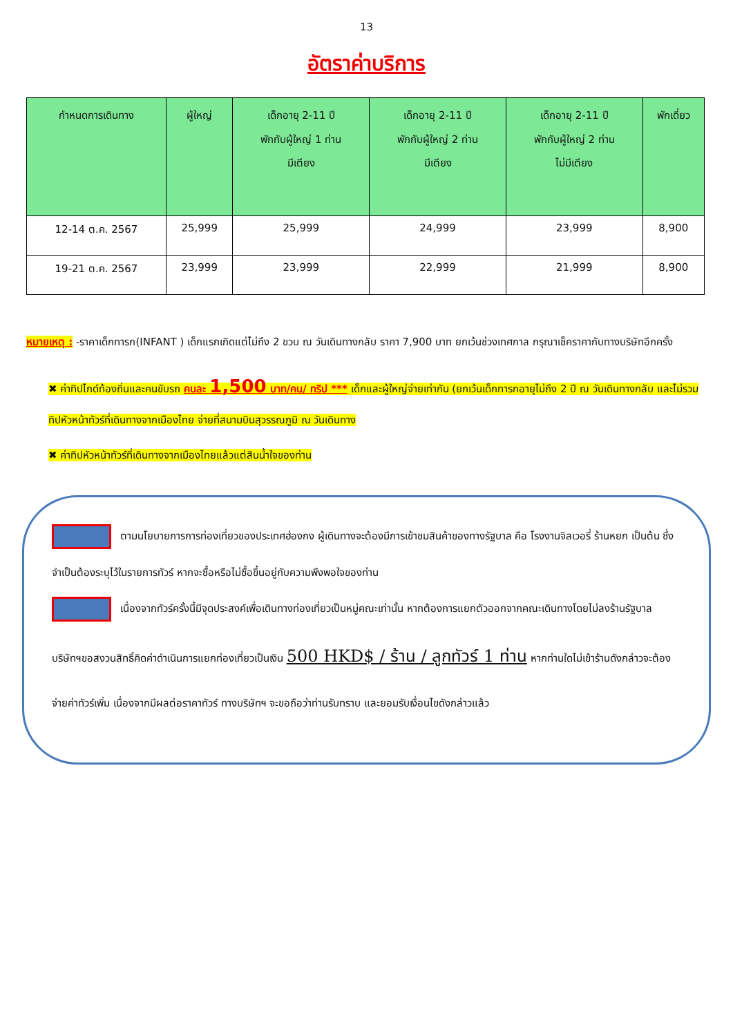13
อัตราค่าบริการ
| กำหนดการเดินทาง | ผู้ใหญ่ | เด็กอายุ 2-11 ปี พักกับผู้ใหญ่ 1 ท่าน มีเตียง | เด็กอายุ 2-11 ปี พักกับผู้ใหญ่ 2 ท่าน มีเตียง | เด็กอายุ 2-11 ปี พักกับผู้ใหญ่ 2 ท่าน ไม่มีเตียง | พักเดี่ยว |
| --- | --- | --- | --- | --- | --- |
| 12-14 ต.ค. 2567 | 25,999 | 25,999 | 24,999 | 23,999 | 8,900 |
| 19-21 ต.ค. 2567 | 23,999 | 23,999 | 22,999 | 21,999 | 8,900 |
หมายเหตุ : -ราคาเด็กทารก(INFANT ) เด็กแรกเกิดแต่ไม่ถึง 2 ขวบ ณ วันเดินทางกลับ ราคา 7,900 บาท ยกเว้นช่วงเทศกาล กรุณาเช็คราคากับทางบริษัทอีกครั้ง
✖ ค่าทิปไกด์ท้องถิ่นและคนขับรถ คนละ 1,500 บาท/คน/ ทริป *** เด็กและผู้ใหญ่จ่ายเท่ากัน (ยกเว้นเด็กทารกอายุไม่ถึง 2 ปี ณ วันเดินทางกลับ และไม่รวมทิปหัวหน้าทัวร์ที่เดินทางจากเมืองไทย จ่ายที่สนามบินสุวรรณภูมิ ณ วันเดินทาง
✖ ค่าทิปหัวหน้าทัวร์ที่เดินทางจากเมืองไทยแล้วแต่สินน้ำใจของท่าน
ตามนโยบายการการท่องเที่ยวของประเทศฮ่องกง ผู้เดินทางจะต้องมีการเข้าชมสินค้าของทางรัฐบาล คือ โรงงานจิลเวอรี่ ร้านหยก เป็นต้น ซึ่งจำเป็นต้องระบุไว้ในรายการทัวร์ หากจะซื้อหรือไม่ซื้อขึ้นอยู่กับความพึงพอใจของท่าน
เนื่องจากทัวร์ครั้งนี้มีจุดประสงค์เพื่อเดินทางท่องเที่ยวเป็นหมู่คณะเท่านั้น หากต้องการแยกตัวออกจากคณะเดินทางโดยไม่ลงร้านรัฐบาล บริษัทฯขอสงวนสิทธิ์คิดค่าดำเนินการแยกท่องเที่ยวเป็นเงิน 500 HKD$ / ร้าน / ลูกทัวร์ 1 ท่าน หากท่านใดไม่เข้าร้านดังกล่าวจะต้องจ่ายค่าทัวร์เพิ่ม เนื่องจากมีผลต่อราคาทัวร์ ทางบริษัทฯ จะขอถือว่าท่านรับทราบ และยอมรับเงื่อนไขดังกล่าวแล้ว